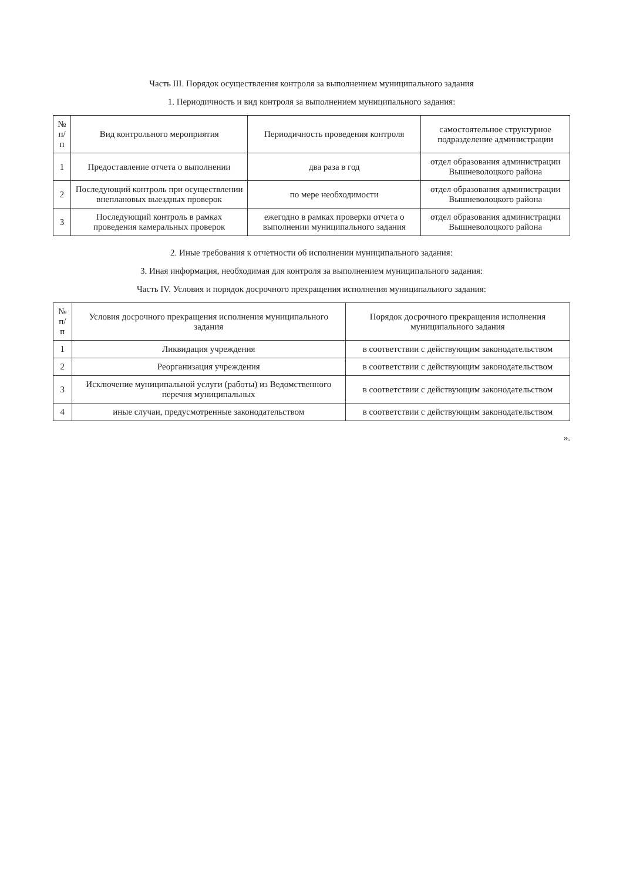Часть III. Порядок осуществления контроля за выполнением муниципального задания
1. Периодичность и вид контроля за выполнением муниципального задания:
| № п/п | Вид контрольного мероприятия | Периодичность проведения контроля | самостоятельное структурное подразделение администрации |
| --- | --- | --- | --- |
| 1 | Предоставление отчета о выполнении | два раза в год | отдел образования администрации Вышневолоцкого района |
| 2 | Последующий контроль при осуществлении внеплановых выездных проверок | по мере необходимости | отдел образования администрации Вышневолоцкого района |
| 3 | Последующий контроль в рамках проведения камеральных проверок | ежегодно в рамках проверки отчета о выполнении муниципального задания | отдел образования администрации Вышневолоцкого района |
2. Иные требования к отчетности об исполнении муниципального задания:
3. Иная информация, необходимая для контроля за выполнением муниципального задания:
Часть IV. Условия и порядок досрочного прекращения исполнения муниципального задания:
| № п/п | Условия досрочного прекращения исполнения муниципального задания | Порядок досрочного прекращения исполнения муниципального задания |
| --- | --- | --- |
| 1 | Ликвидация учреждения | в соответствии с действующим законодательством |
| 2 | Реорганизация учреждения | в соответствии с действующим законодательством |
| 3 | Исключение муниципальной услуги (работы) из Ведомственного перечня муниципальных | в соответствии с действующим законодательством |
| 4 | иные случаи, предусмотренные законодательством | в соответствии с действующим законодательством |
».